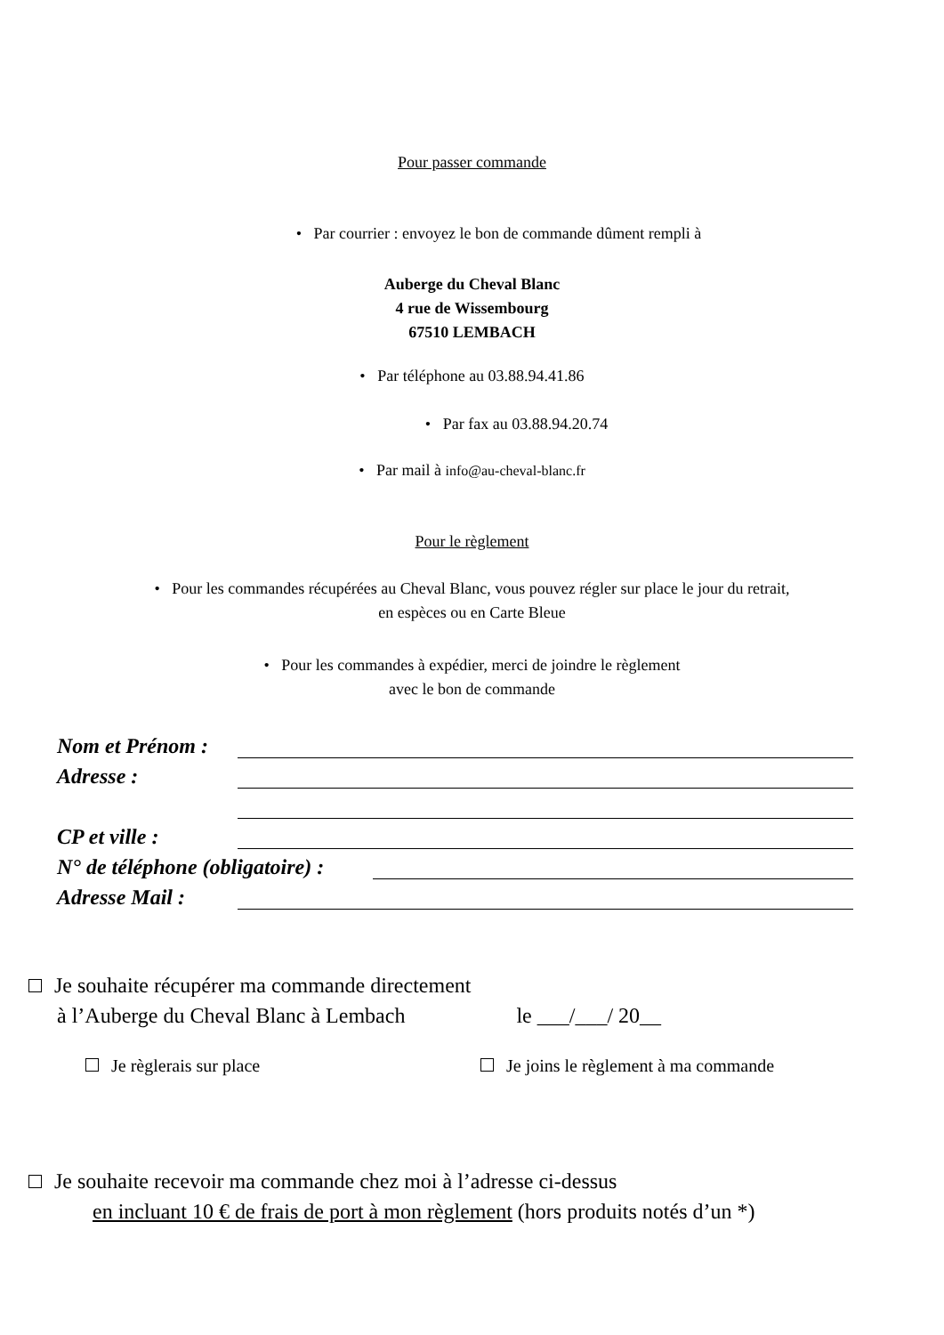Pour passer commande
• Par courrier : envoyez le bon de commande dûment rempli à
Auberge du Cheval Blanc
4 rue de Wissembourg
67510 LEMBACH
• Par téléphone au 03.88.94.41.86
• Par fax au 03.88.94.20.74
• Par mail à info@au-cheval-blanc.fr
Pour le règlement
• Pour les commandes récupérées au Cheval Blanc, vous pouvez régler sur place le jour du retrait,
en espèces ou en Carte Bleue
• Pour les commandes à expédier, merci de joindre le règlement
avec le bon de commande
Nom et Prénom :
Adresse :
CP et ville :
N° de téléphone (obligatoire) :
Adresse Mail :
Je souhaite récupérer ma commande directement
à l’Auberge du Cheval Blanc à Lembach le ___/___/ 20__
Je règlerais sur place
Je joins le règlement à ma commande
Je souhaite recevoir ma commande chez moi à l’adresse ci-dessus
en incluant 10 € de frais de port à mon règlement (hors produits notés d’un *)